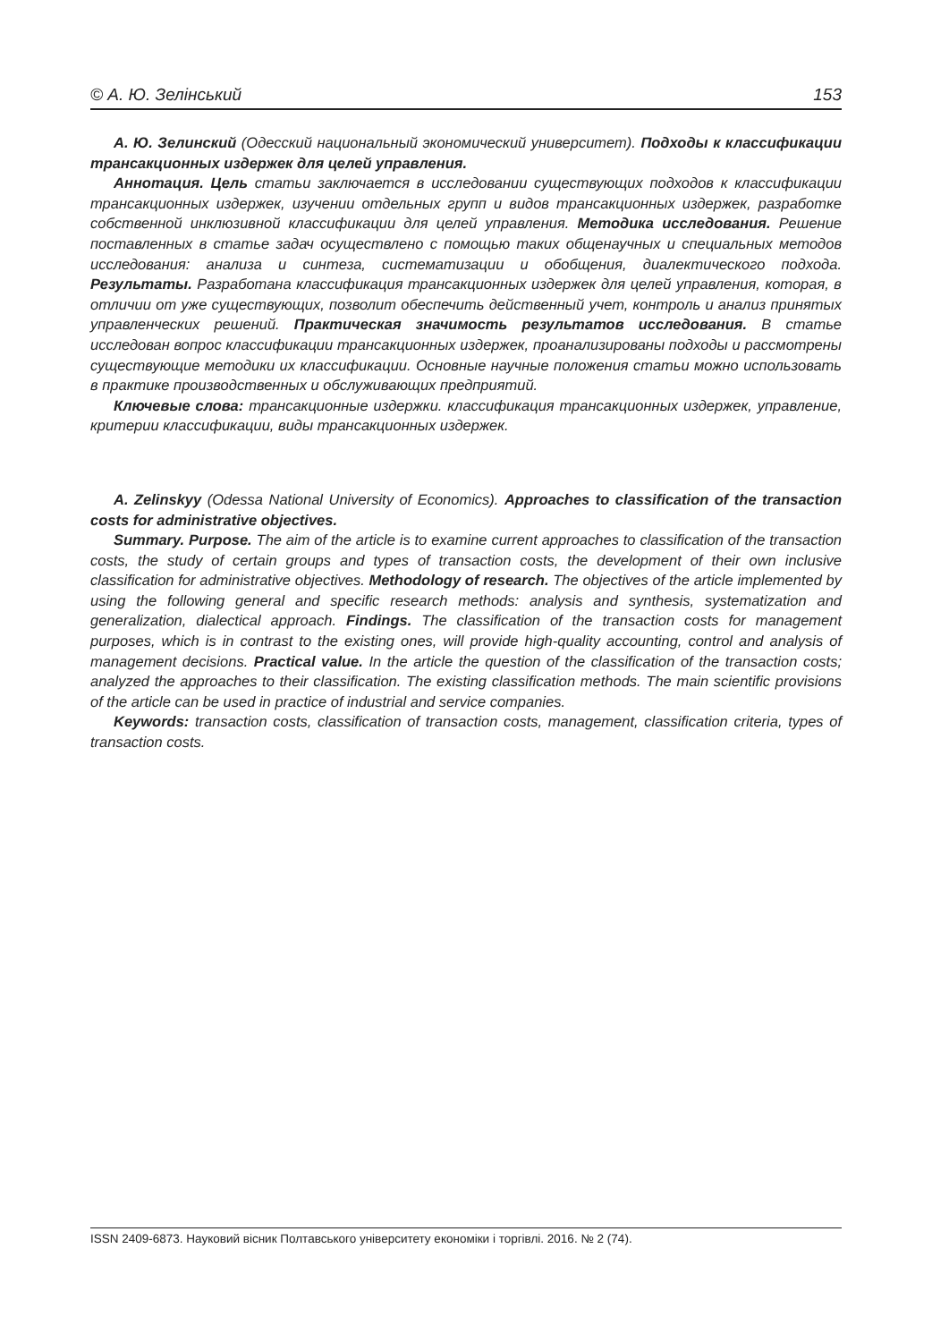© А. Ю. Зелінський 153
А. Ю. Зелинский (Одесский национальный экономический университет). Подходы к классификации трансакционных издержек для целей управления.
Аннотация. Цель статьи заключается в исследовании существующих подходов к классификации трансакционных издержек, изучении отдельных групп и видов трансакционных издержек, разработке собственной инклюзивной классификации для целей управления. Методика исследования. Решение поставленных в статье задач осуществлено с помощью таких общенаучных и специальных методов исследования: анализа и синтеза, систематизации и обобщения, диалектического подхода. Результаты. Разработана классификация трансакционных издержек для целей управления, которая, в отличии от уже существующих, позволит обеспечить действенный учет, контроль и анализ принятых управленческих решений. Практическая значимость результатов исследования. В статье исследован вопрос классификации трансакционных издержек, проанализированы подходы и рассмотрены существующие методики их классификации. Основные научные положения статьи можно использовать в практике производственных и обслуживающих предприятий.
Ключевые слова: трансакционные издержки. классификация трансакционных издержек, управление, критерии классификации, виды трансакционных издержек.
A. Zelinskyy (Odessa National University of Economics). Approaches to classification of the transaction costs for administrative objectives.
Summary. Purpose. The aim of the article is to examine current approaches to classification of the transaction costs, the study of certain groups and types of transaction costs, the development of their own inclusive classification for administrative objectives. Methodology of research. The objectives of the article implemented by using the following general and specific research methods: analysis and synthesis, systematization and generalization, dialectical approach. Findings. The classification of the transaction costs for management purposes, which is in contrast to the existing ones, will provide high-quality accounting, control and analysis of management decisions. Practical value. In the article the question of the classification of the transaction costs; analyzed the approaches to their classification. The existing classification methods. The main scientific provisions of the article can be used in practice of industrial and service companies.
Keywords: transaction costs, classification of transaction costs, management, classification criteria, types of transaction costs.
ISSN 2409-6873. Науковий вісник Полтавського університету економіки і торгівлі. 2016. № 2 (74).